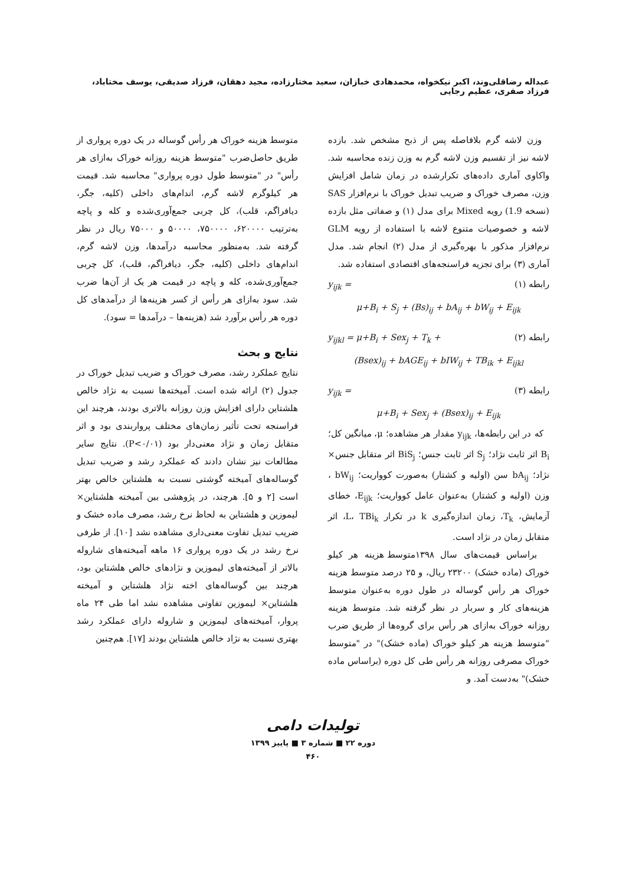عبداله رضاقلی‌وند، اکبر نیکخواه، محمدهادی خبازان، سعید مختارزاده، مجید دهقان، فرزاد صدیقی، یوسف مختاباد، فرزاد صفری، عظیم رجایی
وزن لاشه گرم بلافاصله پس از ذبح مشخص شد. بازده لاشه نیز از تقسیم وزن لاشه گرم به وزن زنده محاسبه شد. واکاوی آماری داده‌های تکرارشده در زمان شامل افزایش وزن، مصرف خوراک و ضریب تبدیل خوراک با نرم‌افزار SAS (نسخه 1.9) رویه Mixed برای مدل (۱) و صفاتی مثل بازده لاشه و خصوصیات متنوع لاشه با استفاده از رویه GLM نرم‌افزار مذکور با بهره‌گیری از مدل (۲) انجام شد. مدل آماری (۳) برای تجزیه فراسنجه‌های اقتصادی استفاده شد.
رابطه (۱) y<sub>ijk</sub> =
μ+B<sub>i</sub> + S<sub>j</sub> + (Bs)<sub>ij</sub> + bA<sub>ij</sub> + bW<sub>ij</sub> + E<sub>ijk</sub>
رابطه (۲) y<sub>ijkl</sub> = μ+B<sub>i</sub> + Sex<sub>j</sub> + T<sub>k</sub> +
(Bsex)<sub>ij</sub> + bAGE<sub>ij</sub> + bIW<sub>ij</sub> + TB<sub>ik</sub> + E<sub>ijkl</sub>
رابطه (۳) y<sub>ijk</sub> =
μ+B<sub>i</sub> + Sex<sub>j</sub> + (Bsex)<sub>ij</sub> + E<sub>ijk</sub>
که در این رابطه‌ها، y<sub>ijk</sub> مقدار هر مشاهده؛ μ، میانگین کل؛ B<sub>i</sub> اثر ثابت نژاد؛ S<sub>j</sub> اثر ثابت جنس؛ BiS<sub>j</sub> اثر متقابل جنس× نژاد؛ bA<sub>ij</sub> سن (اولیه و کشتار) به‌صورت کوواریت؛ bW<sub>ij</sub> ، وزن (اولیه و کشتار) به‌عنوان عامل کوواریت؛ E<sub>ijk</sub>، خطای آزمایش، T<sub>k</sub>، زمان اندازه‌گیری k در تکرار L، TBi<sub>k</sub>، اثر متقابل زمان در نژاد است.
براساس قیمت‌های سال ۱۳۹۸متوسط هزینه هر کیلو خوراک (ماده خشک) ۲۳۲۰۰ ریال، و ۲۵ درصد متوسط هزینه خوراک هر رأس گوساله در طول دوره به‌عنوان متوسط هزینه‌های کار و سربار در نظر گرفته شد. متوسط هزینه روزانه خوراک به‌ازای هر رأس برای گروه‌ها از طریق ضرب "متوسط هزینه هر کیلو خوراک (ماده خشک)" در "متوسط خوراک مصرفی روزانه هر رأس طی کل دوره (براساس ماده خشک)" به‌دست آمد. و
متوسط هزینه خوراک هر رأس گوساله در یک دوره پرواری از طریق حاصل‌ضرب "متوسط هزینه روزانه خوراک به‌ازای هر رأس" در "متوسط طول دوره پرواری" محاسبه شد. قیمت هر کیلوگرم لاشه گرم، اندام‌های داخلی (کلیه، جگر، دیافراگم، قلب)، کل چربی جمع‌آوری‌شده و کله و پاچه به‌ترتیب ۶۲۰۰۰۰، ۷۵۰۰۰۰، ۵۰۰۰۰ و ۷۵۰۰۰ ریال در نظر گرفته شد. به‌منظور محاسبه درآمدها، وزن لاشه گرم، اندام‌های داخلی (کلیه، جگر، دیافراگم، قلب)، کل چربی جمع‌آوری‌شده، کله و پاچه در قیمت هر یک از آن‌ها ضرب شد. سود به‌ازای هر رأس از کسر هزینه‌ها از درآمدهای کل دوره هر رأس برآورد شد (هزینه‌ها – درآمدها = سود).
نتایج و بحث
نتایج عملکرد رشد، مصرف خوراک و ضریب تبدیل خوراک در جدول (۲) ارائه شده است. آمیخته‌ها نسبت به نژاد خالص هلشتاین دارای افزایش وزن روزانه بالاتری بودند، هرچند این فراسنجه تحت تأثیر زمان‌های مختلف پرواربندی بود و اثر متقابل زمان و نژاد معنی‌دار بود (P<۰/۰۱). نتایج سایر مطالعات نیز نشان دادند که عملکرد رشد و ضریب تبدیل گوساله‌های آمیخته گوشتی نسبت به هلشتاین خالص بهتر است [۲ و ۵]. هرچند، در پژوهشی بین آمیخته هلشتاین× لیموزین و هلشتاین به لحاظ نرخ رشد، مصرف ماده خشک و ضریب تبدیل تفاوت معنی‌داری مشاهده نشد [۱۰]. از طرفی نرخ رشد در یک دوره پرواری ۱۶ ماهه آمیخته‌های شاروله بالاتر از آمیخته‌های لیموزین و نژادهای خالص هلشتاین بود، هرچند بین گوساله‌های اخته نژاد هلشتاین و آمیخته هلشتاین× لیموزین تفاوتی مشاهده نشد اما طی ۲۴ ماه پروار، آمیخته‌های لیموزین و شاروله دارای عملکرد رشد بهتری نسبت به نژاد خالص هلشتاین بودند [۱۷]. هم‌چنین
تولیدات دامی
دوره ۲۲ ■ شماره ۳ ■ پاییز ۱۳۹۹
۴۶۰